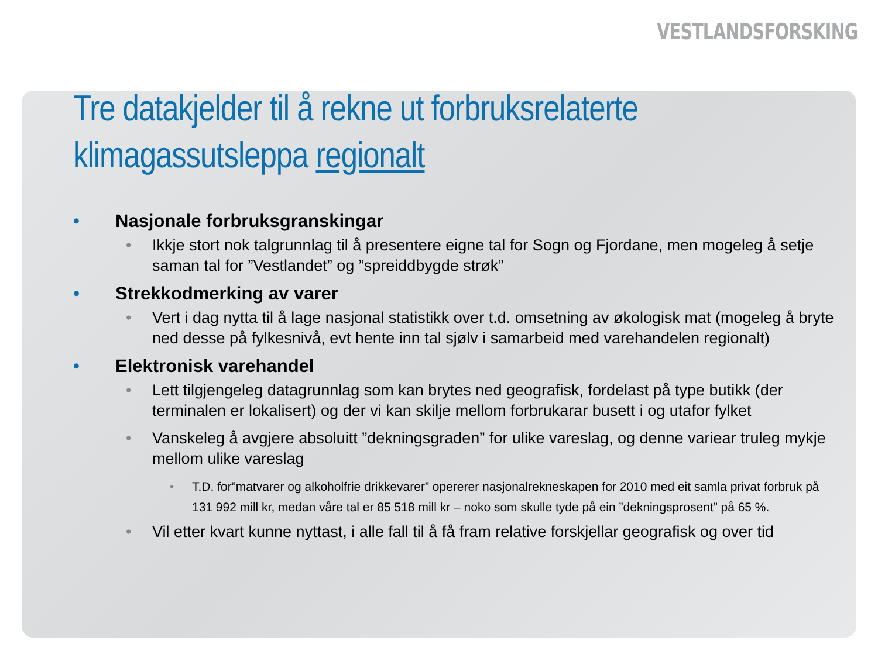VESTLANDSFORSKING
Tre datakjelder til å rekne ut forbruksrelaterte klimagassutsleppa regionalt
• Nasjonale forbruksgranskingar
• Ikkje stort nok talgrunnlag til å presentere eigne tal for Sogn og Fjordane, men mogeleg å setje saman tal for ”Vestlandet” og ”spreiddbygde strøk”
• Strekkodmerking av varer
• Vert i dag nytta til å lage nasjonal statistikk over t.d. omsetning av økologisk mat (mogeleg å bryte ned desse på fylkesnivå, evt hente inn tal sjølv i samarbeid med varehandelen regionalt)
• Elektronisk varehandel
• Lett tilgjengeleg datagrunnlag som kan brytes ned geografisk, fordelast på type butikk (der terminalen er lokalisert) og der vi kan skilje mellom forbrukarar busett i og utafor fylket
• Vanskeleg å avgjere absoluitt ”dekningsgraden” for ulike vareslag, og denne variear truleg mykje mellom ulike vareslag
• T.D. for”matvarer og alkoholfrie drikkevarer” opererer nasjonalrekneskapen for 2010 med eit samla privat forbruk på 131 992 mill kr, medan våre tal er 85 518 mill kr – noko som skulle tyde på ein ”dekningsprosent” på 65 %.
• Vil etter kvart kunne nyttast, i alle fall til å få fram relative forskjellar geografisk og over tid